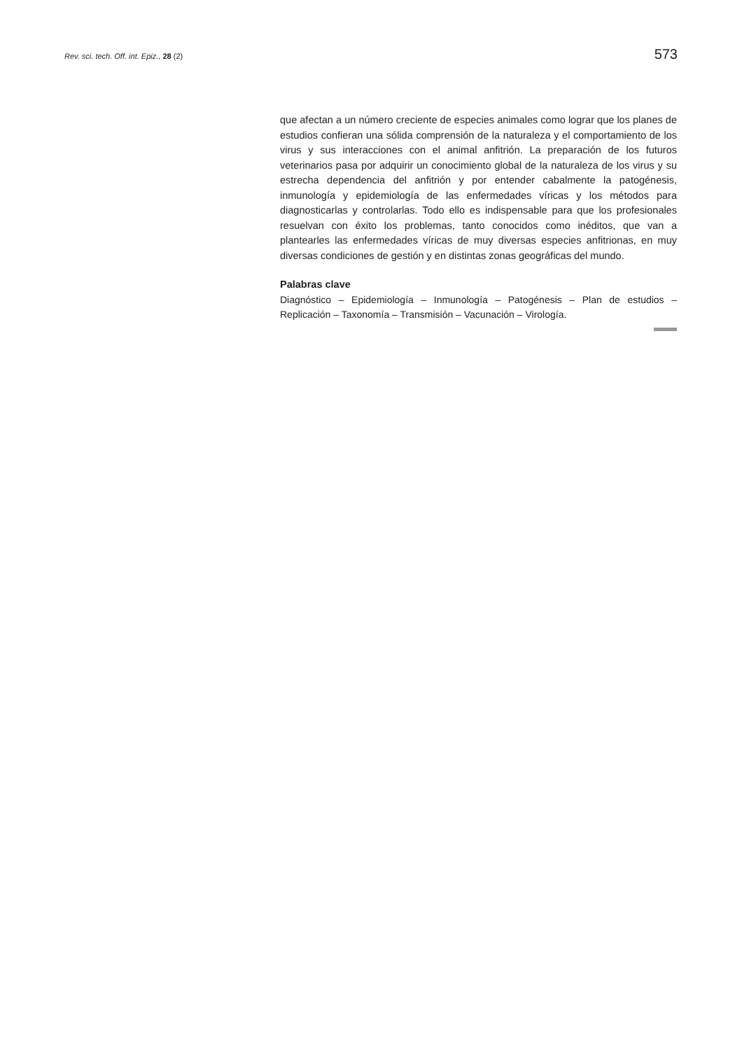Rev. sci. tech. Off. int. Epiz., 28 (2)
573
que afectan a un número creciente de especies animales como lograr que los planes de estudios confieran una sólida comprensión de la naturaleza y el comportamiento de los virus y sus interacciones con el animal anfitrión. La preparación de los futuros veterinarios pasa por adquirir un conocimiento global de la naturaleza de los virus y su estrecha dependencia del anfitrión y por entender cabalmente la patogénesis, inmunología y epidemiología de las enfermedades víricas y los métodos para diagnosticarlas y controlarlas. Todo ello es indispensable para que los profesionales resuelvan con éxito los problemas, tanto conocidos como inéditos, que van a plantearles las enfermedades víricas de muy diversas especies anfitrionas, en muy diversas condiciones de gestión y en distintas zonas geográficas del mundo.
Palabras clave
Diagnóstico – Epidemiología – Inmunología – Patogénesis – Plan de estudios – Replicación – Taxonomía – Transmisión – Vacunación – Virología.